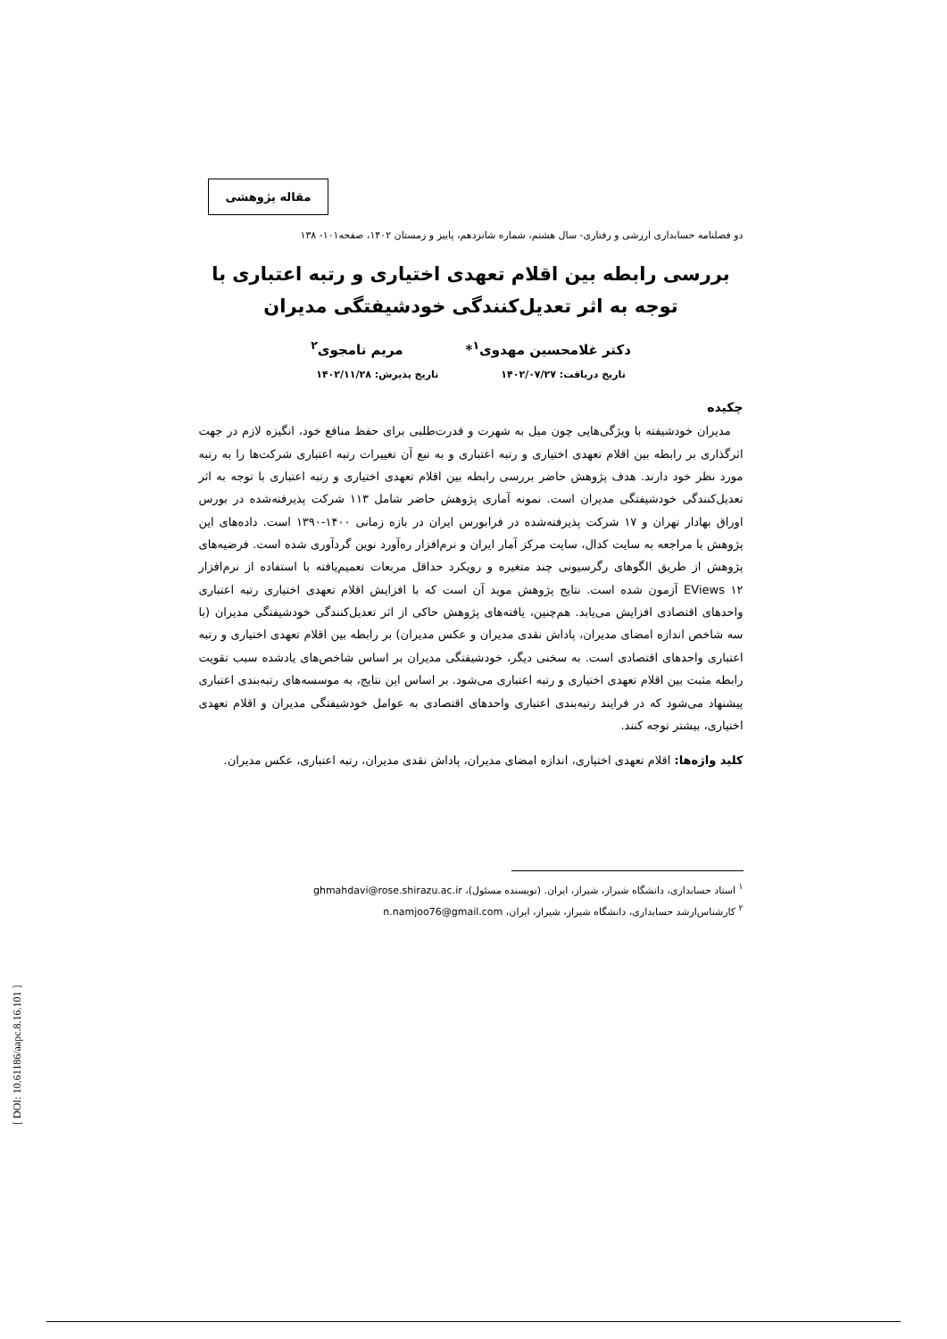مقاله پژوهشی
دو فصلنامه حسابداری ارزشی و رفتاری- سال هشتم، شماره شانزدهم، پاییز و زمستان ۱۴۰۲، صفحه۱۰۱- ۱۳۸
بررسی رابطه بین اقلام تعهدی اختیاری و رتبه اعتباری با توجه به اثر تعدیل‌کنندگی خودشیفتگی مدیران
دکتر غلامحسین مهدوی<sup>۱</sup>* مریم نامجوی<sup>۲</sup>
تاریخ دریافت: ۱۴۰۲/۰۷/۲۷ تاریخ پذیرش: ۱۴۰۲/۱۱/۲۸
چکیده
مدیران خودشیفته با ویژگی‌هایی چون میل به شهرت و قدرت‌طلبی برای حفظ منافع خود، انگیزه لازم در جهت اثرگذاری بر رابطه بین اقلام تعهدی اختیاری و رتبه اعتباری و به تبع آن تغییرات رتبه اعتباری شرکت‌ها را به رتبه مورد نظر خود دارند. هدف پژوهش حاضر بررسی رابطه بین اقلام تعهدی اختیاری و رتبه اعتباری با توجه به اثر تعدیل‌کنندگی خودشیفتگی مدیران است. نمونه آماری پژوهش حاضر شامل ۱۱۳ شرکت پذیرفته‌شده در بورس اوراق بهادار تهران و ۱۷ شرکت پذیرفته‌شده در فرابورس ایران در بازه زمانی ۱۴۰۰-۱۳۹۰ است. داده‌های این پژوهش با مراجعه به سایت کدال، سایت مرکز آمار ایران و نرم‌افزار ره‌آورد نوین گردآوری شده است. فرضیه‌های پژوهش از طریق الگوهای رگرسیونی چند متغیره و رویکرد حداقل مربعات تعمیم‌یافته با استفاده از نرم‌افزار EViews ۱۲ آزمون شده است. نتایج پژوهش موید آن است که با افزایش اقلام تعهدی اختیاری رتبه اعتباری واحدهای اقتصادی افزایش می‌یابد. هم‌چنین، یافته‌های پژوهش حاکی از اثر تعدیل‌کنندگی خودشیفتگی مدیران (با سه شاخص اندازه امضای مدیران، پاداش نقدی مدیران و عکس مدیران) بر رابطه بین اقلام تعهدی اختیاری و رتبه اعتباری واحدهای اقتصادی است. به سخنی دیگر، خودشیفتگی مدیران بر اساس شاخص‌های یادشده سبب تقویت رابطه مثبت بین اقلام تعهدی اختیاری و رتبه اعتباری می‌شود. بر اساس این نتایج، به موسسه‌های رتبه‌بندی اعتباری پیشنهاد می‌شود که در فرایند رتبه‌بندی اعتباری واحدهای اقتصادی به عوامل خودشیفتگی مدیران و اقلام تعهدی اختیاری، بیشتر توجه کنند.
کلید واژه‌ها: اقلام تعهدی اختیاری، اندازه امضای مدیران، پاداش نقدی مدیران، رتبه اعتباری، عکس مدیران.
<sup>۱</sup> استاد حسابداری، دانشگاه شیراز، شیراز، ایران. (نویسنده مسئول)، ghmahdavi@rose.shirazu.ac.ir
<sup>۲</sup> کارشناس‌ارشد حسابداری، دانشگاه شیراز، شیراز، ایران، n.namjoo76@gmail.com
[ DOI: 10.61186/aapc.8.16.101 ]